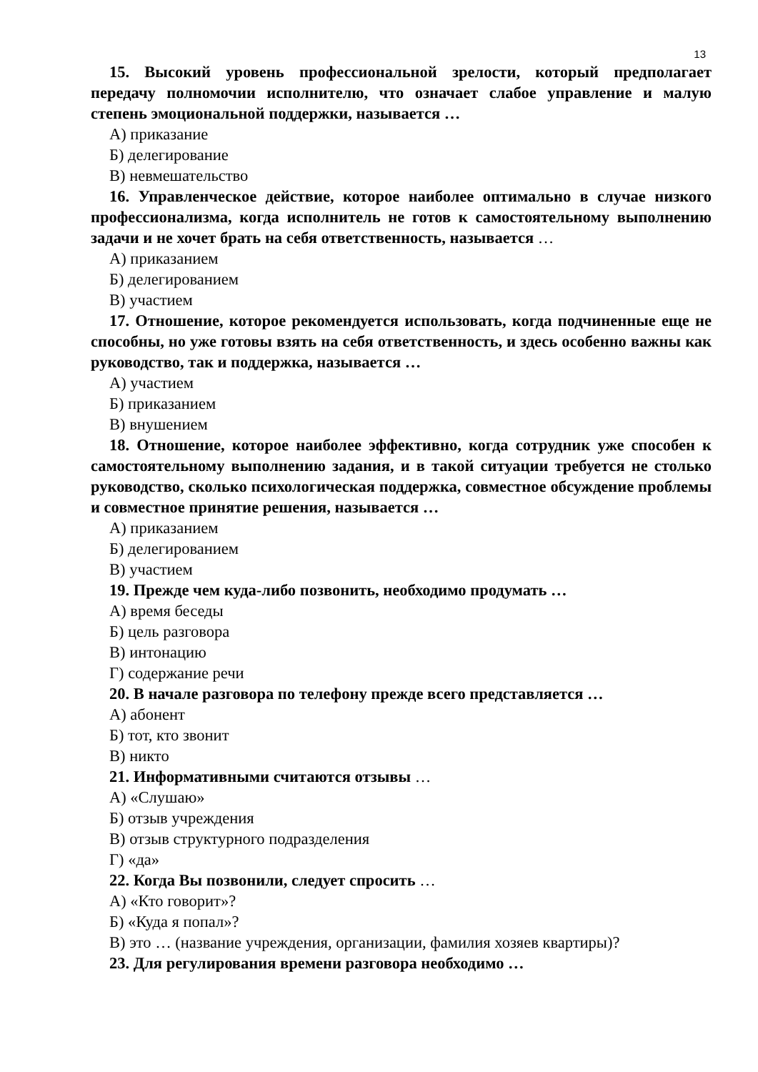13
15. Высокий уровень профессиональной зрелости, который предполагает передачу полномочии исполнителю, что означает слабое управление и малую степень эмоциональной поддержки, называется …
А) приказание
Б) делегирование
В) невмешательство
16. Управленческое действие, которое наиболее оптимально в случае низкого профессионализма, когда исполнитель не готов к самостоятельному выполнению задачи и не хочет брать на себя ответственность, называется …
А) приказанием
Б) делегированием
В) участием
17. Отношение, которое рекомендуется использовать, когда подчиненные еще не способны, но уже готовы взять на себя ответственность, и здесь особенно важны как руководство, так и поддержка, называется …
А) участием
Б) приказанием
В) внушением
18. Отношение, которое наиболее эффективно, когда сотрудник уже способен к самостоятельному выполнению задания, и в такой ситуации требуется не столько руководство, сколько психологическая поддержка, совместное обсуждение проблемы и совместное принятие решения, называется …
А) приказанием
Б) делегированием
В) участием
19. Прежде чем куда-либо позвонить, необходимо продумать …
А) время беседы
Б) цель разговора
В) интонацию
Г) содержание речи
20. В начале разговора по телефону прежде всего представляется …
А) абонент
Б) тот, кто звонит
В) никто
21. Информативными считаются отзывы …
А) «Слушаю»
Б) отзыв учреждения
В) отзыв структурного подразделения
Г) «да»
22. Когда Вы позвонили, следует спросить …
А) «Кто говорит»?
Б) «Куда я попал»?
В) это … (название учреждения, организации, фамилия хозяев квартиры)?
23. Для регулирования времени разговора необходимо …